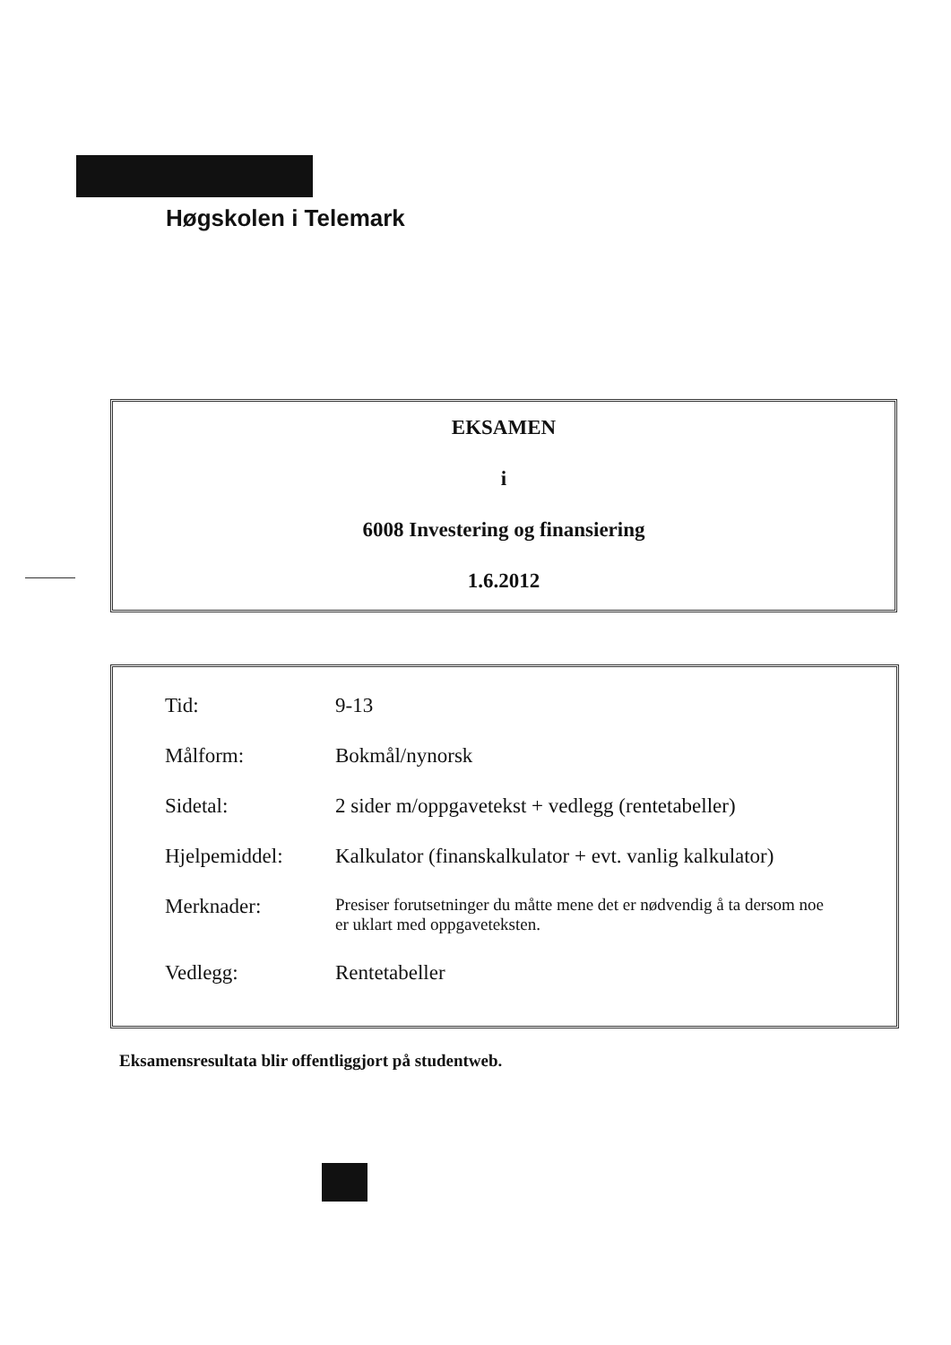Høgskolen i Telemark
EKSAMEN
i
6008 Investering og finansiering
1.6.2012
| Tid: | 9-13 |
| Målform: | Bokmål/nynorsk |
| Sidetal: | 2 sider m/oppgavetekst + vedlegg (rentetabeller) |
| Hjelpemiddel: | Kalkulator (finanskalkulator + evt. vanlig kalkulator) |
| Merknader: | Presiser forutsetninger du måtte mene det er nødvendig å ta dersom noe er uklart med oppgaveteksten. |
| Vedlegg: | Rentetabeller |
Eksamensresultata blir offentliggjort på studentweb.